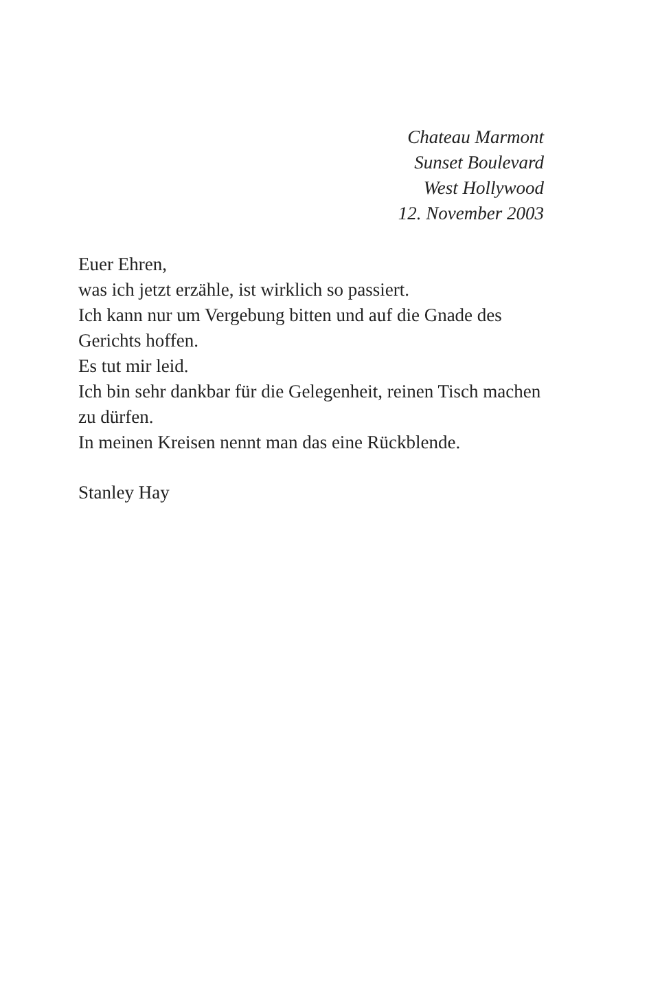Chateau Marmont
Sunset Boulevard
West Hollywood
12. November 2003
Euer Ehren,
was ich jetzt erzähle, ist wirklich so passiert.
Ich kann nur um Vergebung bitten und auf die Gnade des Gerichts hoffen.
Es tut mir leid.
Ich bin sehr dankbar für die Gelegenheit, reinen Tisch machen zu dürfen.
In meinen Kreisen nennt man das eine Rückblende.
Stanley Hay